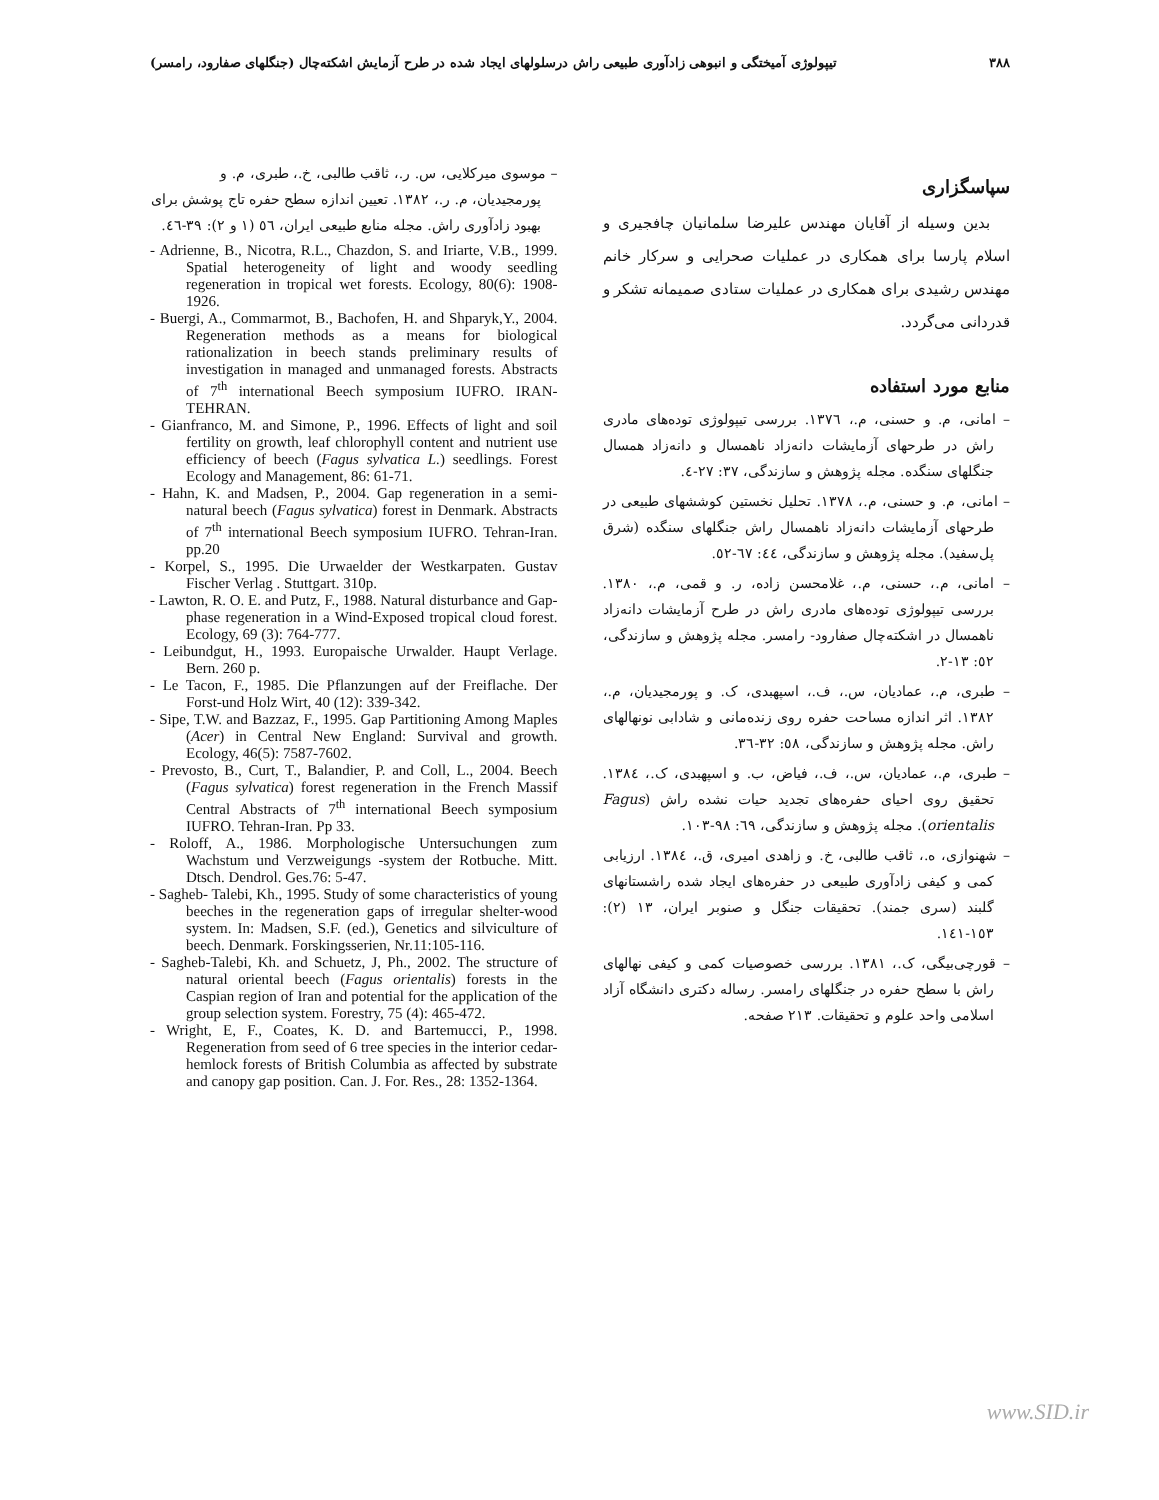۳۸۸ تیپولوژی آمیختگی و انبوهی زادآوری طبیعی راش درسلولهای ایجاد شده در طرح آزمایش اشکته‌چال (جنگلهای صفارود، رامسر)
سپاسگزاری
بدین وسیله از آقایان مهندس علیرضا سلمانیان چافجیری و اسلام پارسا برای همکاری در عملیات صحرایی و سرکار خانم مهندس رشیدی برای همکاری در عملیات ستادی صمیمانه تشکر و قدردانی می‌گردد.
منابع مورد استفاده
– امانی، م. و حسنی، م.، ۱۳۷٦. بررسی تیپولوژی توده‌های مادری راش در طرحهای آزمایشات دانه‌زاد ناهمسال و دانه‌زاد همسال جنگلهای سنگده. مجله پژوهش و سازندگی، ۳۷: ۲۷-٤.
– امانی، م. و حسنی، م.، ۱۳۷۸. تحلیل نخستین کوششهای طبیعی در طرحهای آزمایشات دانه‌زاد ناهمسال راش جنگلهای سنگده (شرق پل‌سفید). مجله پژوهش و سازندگی، ٤٤: ٦۷-٥۲.
– امانی، م.، حسنی، م.، غلامحسن زاده، ر. و قمی، م.، ۱۳۸۰. بررسی تیپولوژی توده‌های مادری راش در طرح آزمایشات دانه‌زاد ناهمسال در اشکته‌چال صفارود- رامسر. مجله پژوهش و سازندگی، ٥۲: ۱۳-۲.
– طبری، م.، عمادیان، س.، ف.، اسپهبدی، ک. و پورمجیدیان، م.، ۱۳۸۲. اثر اندازه مساحت حفره روی زنده‌مانی و شادابی نونهالهای راش. مجله پژوهش و سازندگی، ٥۸: ۳۲-۳٦.
– طبری، م.، عمادیان، س.، ف.، فیاض، ب. و اسپهبدی، ک.، ۱۳۸٤. تحقیق روی احیای حفره‌های تجدید حیات نشده راش (Fagus orientalis). مجله پژوهش و سازندگی، ٦۹: ۹۸-۱۰۳.
– شهنوازی، ه.، ثاقب طالبی، خ. و زاهدی امیری، ق.، ۱۳۸٤. ارزیابی کمی و کیفی زادآوری طبیعی در حفره‌های ایجاد شده راشستانهای گلبند (سری جمند). تحقیقات جنگل و صنوبر ایران، ۱۳ (۲): ۱٥۳-۱٤۱.
– قورچی‌بیگی، ک.، ۱۳۸۱. بررسی خصوصیات کمی و کیفی نهالهای راش با سطح حفره در جنگلهای رامسر. رساله دکتری دانشگاه آزاد اسلامی واحد علوم و تحقیقات. ۲۱۳ صفحه.
– موسوی میرکلایی، س. ر.، ثاقب طالبی، خ.، طبری، م. و پورمجیدیان، م. ر.، ۱۳۸۲. تعیین اندازه سطح حفره تاج پوشش برای بهبود زادآوری راش. مجله منابع طبیعی ایران، ٥٦ (۱ و ۲): ۳۹-٤٦.
- Adrienne, B., Nicotra, R.L., Chazdon, S. and Iriarte, V.B., 1999. Spatial heterogeneity of light and woody seedling regeneration in tropical wet forests. Ecology, 80(6): 1908-1926.
- Buergi, A., Commarmot, B., Bachofen, H. and Shparyk,Y., 2004. Regeneration methods as a means for biological rationalization in beech stands preliminary results of investigation in managed and unmanaged forests. Abstracts of 7<sup>th</sup> international Beech symposium IUFRO. IRAN-TEHRAN.
- Gianfranco, M. and Simone, P., 1996. Effects of light and soil fertility on growth, leaf chlorophyll content and nutrient use efficiency of beech (Fagus sylvatica L.) seedlings. Forest Ecology and Management, 86: 61-71.
- Hahn, K. and Madsen, P., 2004. Gap regeneration in a semi-natural beech (Fagus sylvatica) forest in Denmark. Abstracts of 7<sup>th</sup> international Beech symposium IUFRO. Tehran-Iran. pp.20
- Korpel, S., 1995. Die Urwaelder der Westkarpaten. Gustav Fischer Verlag . Stuttgart. 310p.
- Lawton, R. O. E. and Putz, F., 1988. Natural disturbance and Gap-phase regeneration in a Wind-Exposed tropical cloud forest. Ecology, 69 (3): 764-777.
- Leibundgut, H., 1993. Europaische Urwalder. Haupt Verlage. Bern. 260 p.
- Le Tacon, F., 1985. Die Pflanzungen auf der Freiflache. Der Forst-und Holz Wirt, 40 (12): 339-342.
- Sipe, T.W. and Bazzaz, F., 1995. Gap Partitioning Among Maples (Acer) in Central New England: Survival and growth. Ecology, 46(5): 7587-7602.
- Prevosto, B., Curt, T., Balandier, P. and Coll, L., 2004. Beech (Fagus sylvatica) forest regeneration in the French Massif Central Abstracts of 7<sup>th</sup> international Beech symposium IUFRO. Tehran-Iran. Pp 33.
- Roloff, A., 1986. Morphologische Untersuchungen zum Wachstum und Verzweigungs -system der Rotbuche. Mitt. Dtsch. Dendrol. Ges.76: 5-47.
- Sagheb- Talebi, Kh., 1995. Study of some characteristics of young beeches in the regeneration gaps of irregular shelter-wood system. In: Madsen, S.F. (ed.), Genetics and silviculture of beech. Denmark. Forskingsserien, Nr.11:105-116.
- Sagheb-Talebi, Kh. and Schuetz, J, Ph., 2002. The structure of natural oriental beech (Fagus orientalis) forests in the Caspian region of Iran and potential for the application of the group selection system. Forestry, 75 (4): 465-472.
- Wright, E, F., Coates, K. D. and Bartemucci, P., 1998. Regeneration from seed of 6 tree species in the interior cedar-hemlock forests of British Columbia as affected by substrate and canopy gap position. Can. J. For. Res., 28: 1352-1364.
www.SID.ir